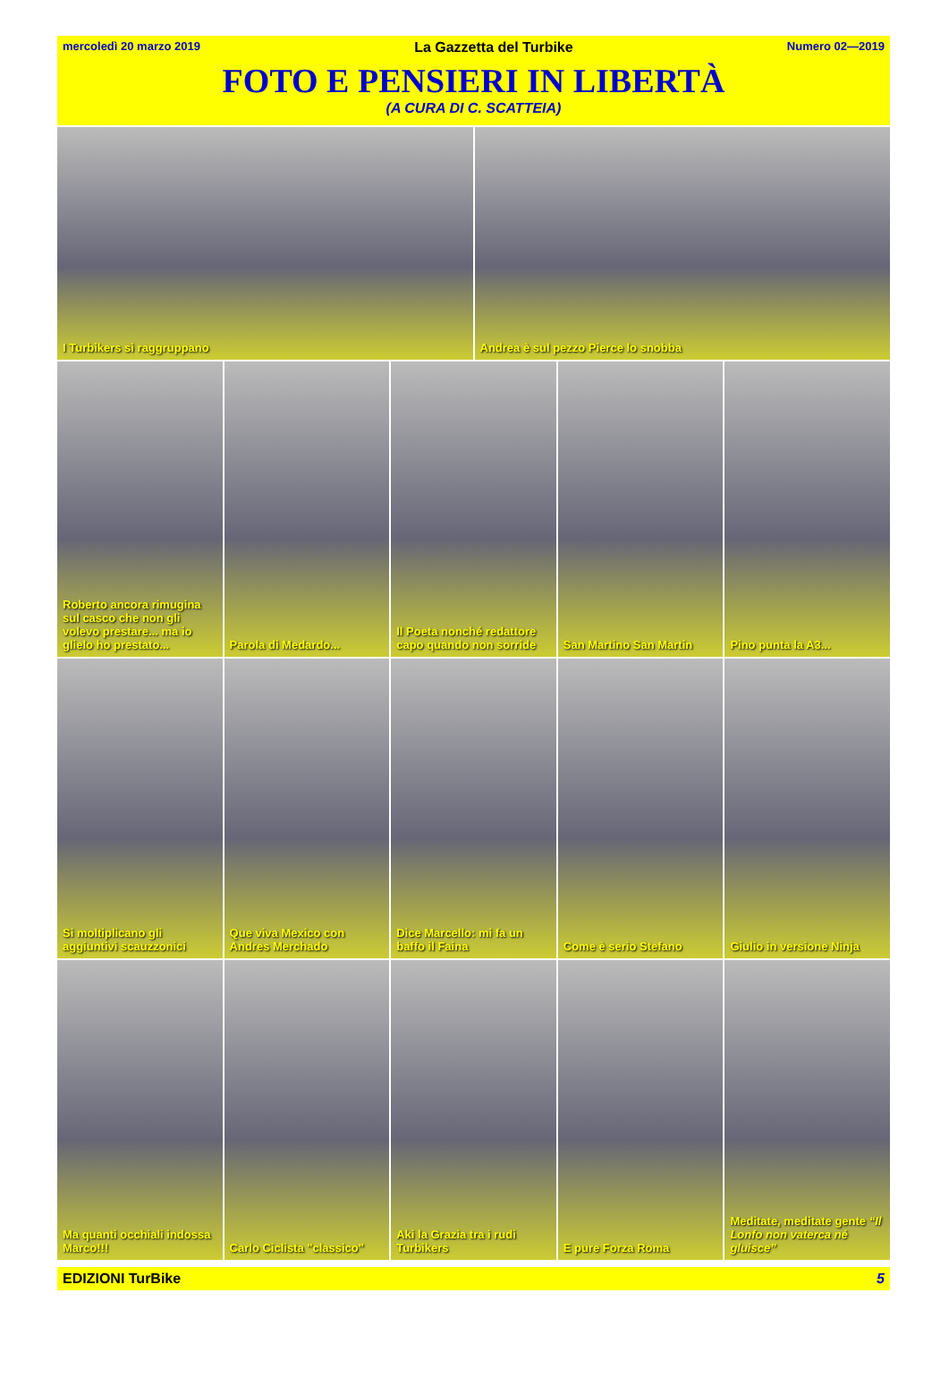mercoledì 20 marzo 2019 La Gazzetta del Turbike Numero 02—2019
FOTO E PENSIERI IN LIBERTÀ
(A CURA DI C. SCATTEIA)
I Turbikers si raggruppano Andrea è sul pezzo Pierce lo snobba
Roberto ancora rimugina sul casco che non gli volevo prestare... ma io glielo ho prestato...
Parola di Medardo... Il Poeta nonché redattore capo quando non sorride
San Martino San Martin Pino punta la A3...
Si moltiplicano gli aggiuntivi scauzzonici
Que viva Mexico con Andres Merchado
Dice Marcello: mi fa un baffo il Faina
Come è serio Stefano Giulio in versione Ninja
Ma quanti occhiali indossa Marco!!!
Carlo Ciclista "classico" Aki la Grazia tra i rudi Turbikers
E pure Forza Roma Meditate, meditate gente “Il Lonfo non vaterca né gluisce”
EDIZIONI TurBike 5